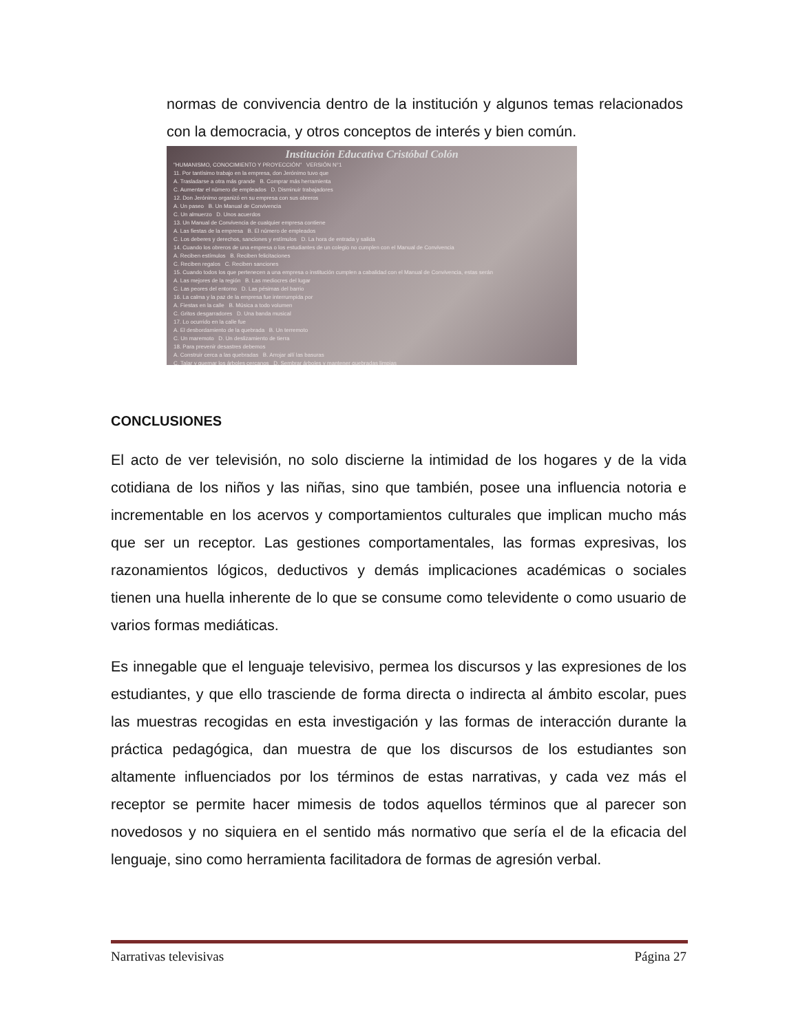normas de convivencia dentro de la institución y algunos temas relacionados con la democracia, y otros conceptos de interés y bien común.
Institución Educativa Cristóbal Colón
"HUMANISMO, CONOCIMIENTO Y PROYECCIÓN" VERSIÓN N°1
11. Por tantísimo trabajo en la empresa, don Jerónimo tuvo que
A. Trasladarse a otra más grande B. Comprar más herramienta
C. Aumentar el número de empleados D. Disminuir trabajadores
12. Don Jerónimo organizó en su empresa con sus obreros
A. Un paseo B. Un Manual de Convivencia
C. Un almuerzo D. Unos acuerdos
13. Un Manual de Convivencia de cualquier empresa contiene
A. Las fiestas de la empresa B. El número de empleados
C. Los deberes y derechos, sanciones y estímulos D. La hora de entrada y salida
14. Cuando los obreros de una empresa o los estudiantes de un colegio no cumplen con el Manual de Convivencia
A. Reciben estímulos B. Reciben felicitaciones
C. Reciben regalos C. Reciben sanciones
15. Cuando todos los que pertenecen a una empresa o institución cumplen a cabalidad con el Manual de Convivencia, estas serán
A. Las mejores de la región B. Las mediocres del lugar
C. Las peores del entorno D. Las pésimas del barrio
16. La calma y la paz de la empresa fue interrumpida por
A. Fiestas en la calle B. Música a todo volumen
C. Gritos desgarradores D. Una banda musical
17. Lo ocurrido en la calle fue
A. El desbordamiento de la quebrada B. Un terremoto
C. Un maremoto D. Un deslizamiento de tierra
18. Para prevenir desastres debemos
A. Construir cerca a las quebradas B. Arrojar allí las basuras
C. Talar y quemar los árboles cercanos D. Sembrar árboles y mantener quebradas limpias
CONCLUSIONES
El acto de ver televisión, no solo discierne la intimidad de los hogares y de la vida cotidiana de los niños y las niñas, sino que también, posee una influencia notoria e incrementable en los acervos y comportamientos culturales que implican mucho más que ser un receptor. Las gestiones comportamentales, las formas expresivas, los razonamientos lógicos, deductivos y demás implicaciones académicas o sociales tienen una huella inherente de lo que se consume como televidente o como usuario de varios formas mediáticas.
Es innegable que el lenguaje televisivo, permea los discursos y las expresiones de los estudiantes, y que ello trasciende de forma directa o indirecta al ámbito escolar, pues las muestras recogidas en esta investigación y las formas de interacción durante la práctica pedagógica, dan muestra de que los discursos de los estudiantes son altamente influenciados por los términos de estas narrativas, y cada vez más el receptor se permite hacer mimesis de todos aquellos términos que al parecer son novedosos y no siquiera en el sentido más normativo que sería el de la eficacia del lenguaje, sino como herramienta facilitadora de formas de agresión verbal.
Narrativas televisivas Página 27